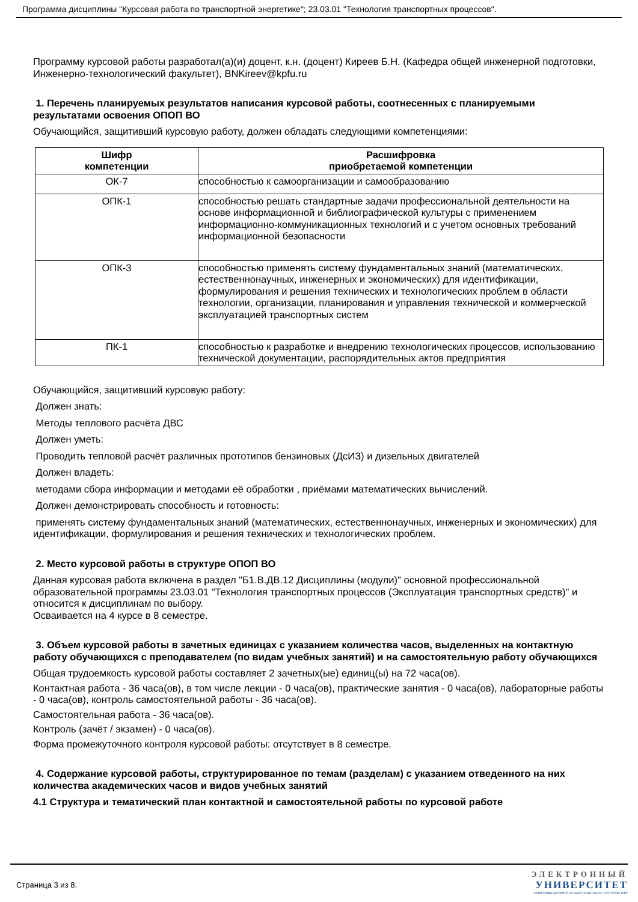Программа дисциплины "Курсовая работа по транспортной энергетике"; 23.03.01 "Технология транспортных процессов".
Программу курсовой работы разработал(а)(и) доцент, к.н. (доцент) Киреев Б.Н. (Кафедра общей инженерной подготовки, Инженерно-технологический факультет), BNKireev@kpfu.ru
1. Перечень планируемых результатов написания курсовой работы, соотнесенных с планируемыми результатами освоения ОПОП ВО
Обучающийся, защитивший курсовую работу, должен обладать следующими компетенциями:
| Шифр компетенции | Расшифровка приобретаемой компетенции |
| --- | --- |
| ОК-7 | способностью к самоорганизации и самообразованию |
| ОПК-1 | способностью решать стандартные задачи профессиональной деятельности на основе информационной и библиографической культуры с применением информационно-коммуникационных технологий и с учетом основных требований информационной безопасности |
| ОПК-3 | способностью применять систему фундаментальных знаний (математических, естественнонаучных, инженерных и экономических) для идентификации, формулирования и решения технических и технологических проблем в области технологии, организации, планирования и управления технической и коммерческой эксплуатацией транспортных систем |
| ПК-1 | способностью к разработке и внедрению технологических процессов, использованию технической документации, распорядительных актов предприятия |
Обучающийся, защитивший курсовую работу:
Должен знать:
Методы теплового расчёта ДВС
Должен уметь:
Проводить тепловой расчёт различных прототипов бензиновых (ДсИЗ) и дизельных двигателей
Должен владеть:
методами сбора информации и методами её обработки , приёмами математических вычислений.
Должен демонстрировать способность и готовность:
применять систему фундаментальных знаний (математических, естественнонаучных, инженерных и экономических) для идентификации, формулирования и решения технических и технологических проблем.
2. Место курсовой работы в структуре ОПОП ВО
Данная курсовая работа включена в раздел "Б1.В.ДВ.12 Дисциплины (модули)" основной профессиональной образовательной программы 23.03.01 "Технология транспортных процессов (Эксплуатация транспортных средств)" и относится к дисциплинам по выбору.
Осваивается на 4 курсе в 8 семестре.
3. Объем курсовой работы в зачетных единицах с указанием количества часов, выделенных на контактную работу обучающихся с преподавателем (по видам учебных занятий) и на самостоятельную работу обучающихся
Общая трудоемкость курсовой работы составляет 2 зачетных(ые) единиц(ы) на 72 часа(ов).
Контактная работа - 36 часа(ов), в том числе лекции - 0 часа(ов), практические занятия - 0 часа(ов), лабораторные работы - 0 часа(ов), контроль самостоятельной работы - 36 часа(ов).
Самостоятельная работа - 36 часа(ов).
Контроль (зачёт / экзамен) - 0 часа(ов).
Форма промежуточного контроля курсовой работы: отсутствует в 8 семестре.
4. Содержание курсовой работы, структурированное по темам (разделам) с указанием отведенного на них количества академических часов и видов учебных занятий
4.1 Структура и тематический план контактной и самостоятельной работы по курсовой работе
Страница 3 из 8.
ЭЛЕКТРОННЫЙ
УНИВЕРСИТЕТ
ИНФОРМАЦИОННО АНАЛИТИЧЕСКАЯ СИСТЕМА КФУ